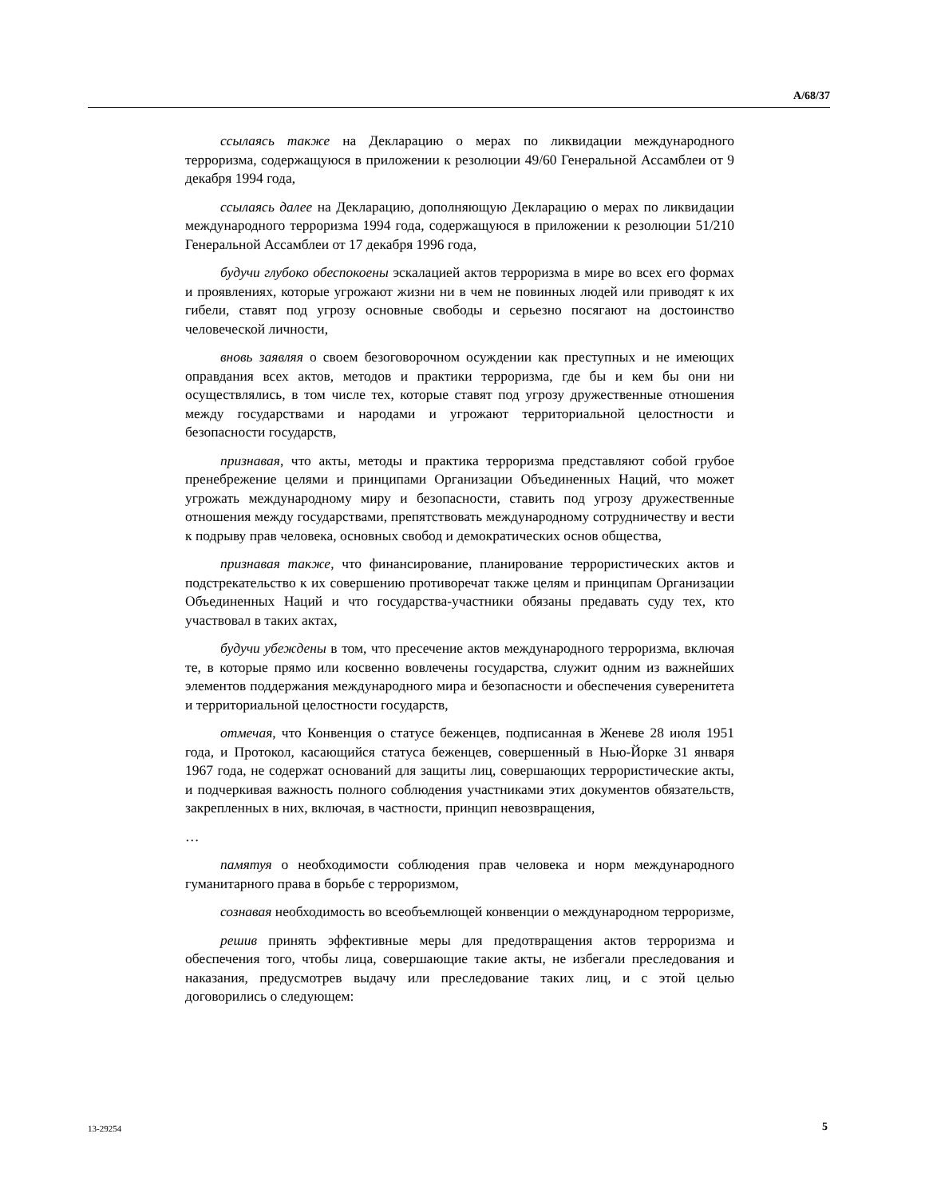A/68/37
ссылаясь также на Декларацию о мерах по ликвидации международного терроризма, содержащуюся в приложении к резолюции 49/60 Генеральной Ассамблеи от 9 декабря 1994 года,
ссылаясь далее на Декларацию, дополняющую Декларацию о мерах по ликвидации международного терроризма 1994 года, содержащуюся в приложении к резолюции 51/210 Генеральной Ассамблеи от 17 декабря 1996 года,
будучи глубоко обеспокоены эскалацией актов терроризма в мире во всех его формах и проявлениях, которые угрожают жизни ни в чем не повинных людей или приводят к их гибели, ставят под угрозу основные свободы и серьезно посягают на достоинство человеческой личности,
вновь заявляя о своем безоговорочном осуждении как преступных и не имеющих оправдания всех актов, методов и практики терроризма, где бы и кем бы они ни осуществлялись, в том числе тех, которые ставят под угрозу дружественные отношения между государствами и народами и угрожают территориальной целостности и безопасности государств,
признавая, что акты, методы и практика терроризма представляют собой грубое пренебрежение целями и принципами Организации Объединенных Наций, что может угрожать международному миру и безопасности, ставить под угрозу дружественные отношения между государствами, препятствовать международному сотрудничеству и вести к подрыву прав человека, основных свобод и демократических основ общества,
признавая также, что финансирование, планирование террористических актов и подстрекательство к их совершению противоречат также целям и принципам Организации Объединенных Наций и что государства-участники обязаны предавать суду тех, кто участвовал в таких актах,
будучи убеждены в том, что пресечение актов международного терроризма, включая те, в которые прямо или косвенно вовлечены государства, служит одним из важнейших элементов поддержания международного мира и безопасности и обеспечения суверенитета и территориальной целостности государств,
отмечая, что Конвенция о статусе беженцев, подписанная в Женеве 28 июля 1951 года, и Протокол, касающийся статуса беженцев, совершенный в Нью-Йорке 31 января 1967 года, не содержат оснований для защиты лиц, совершающих террористические акты, и подчеркивая важность полного соблюдения участниками этих документов обязательств, закрепленных в них, включая, в частности, принцип невозвращения,
…
памятуя о необходимости соблюдения прав человека и норм международного гуманитарного права в борьбе с терроризмом,
сознавая необходимость во всеобъемлющей конвенции о международном терроризме,
решив принять эффективные меры для предотвращения актов терроризма и обеспечения того, чтобы лица, совершающие такие акты, не избегали преследования и наказания, предусмотрев выдачу или преследование таких лиц, и с этой целью договорились о следующем:
13-29254 5